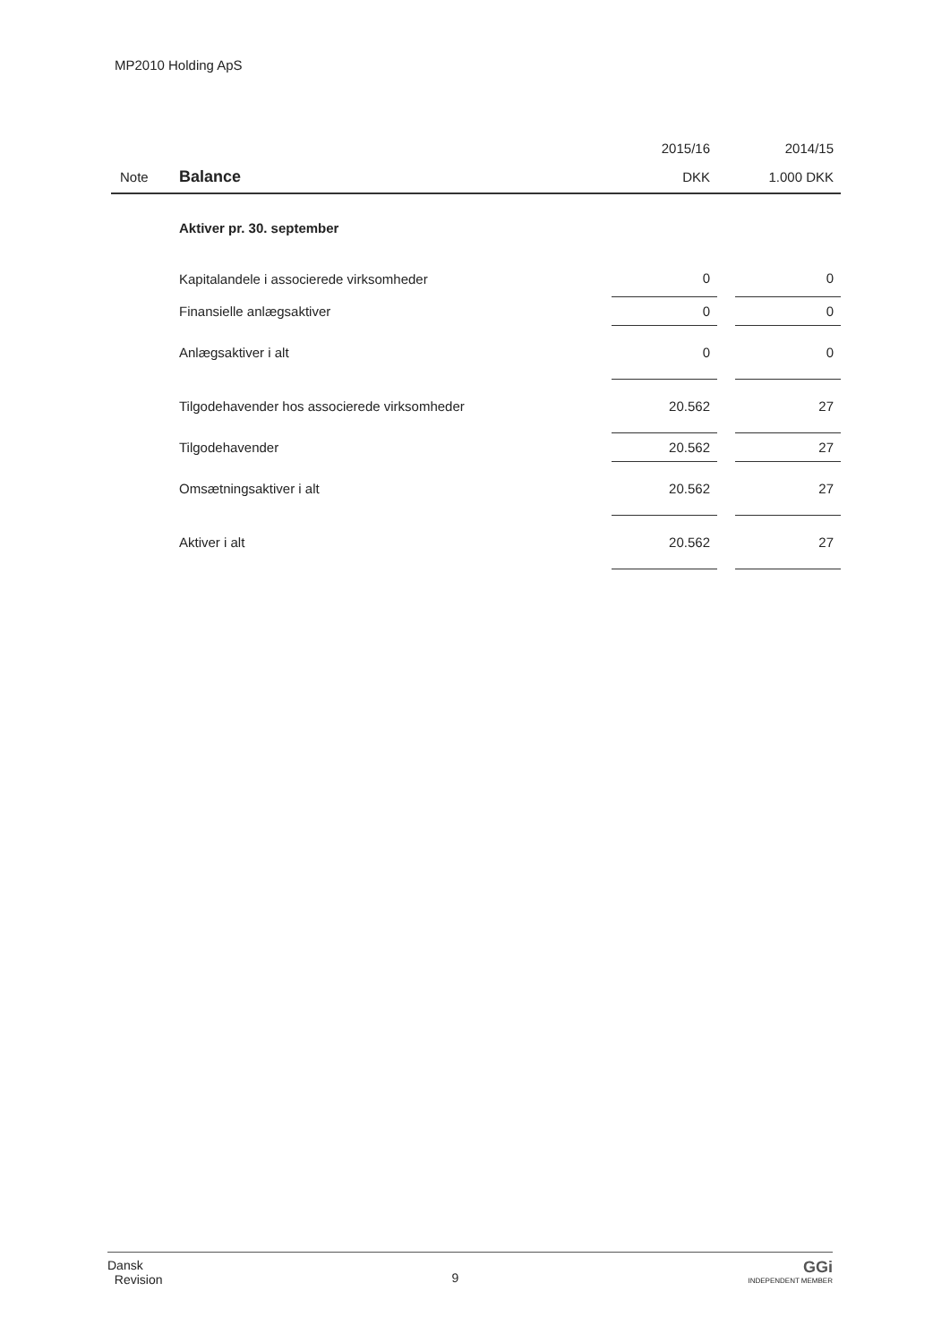MP2010 Holding ApS
| | | 2015/16 | | 2014/15 |
| --- | --- | --- | --- | --- |
| Note | Balance | DKK | | 1.000 DKK |
| | Aktiver pr. 30. september | | | |
| | Kapitalandele i associerede virksomheder | 0 | | 0 |
| | Finansielle anlægsaktiver | 0 | | 0 |
| | Anlægsaktiver i alt | 0 | | 0 |
| | Tilgodehavender hos associerede virksomheder | 20.562 | | 27 |
| | Tilgodehavender | 20.562 | | 27 |
| | Omsætningsaktiver i alt | 20.562 | | 27 |
| | Aktiver i alt | 20.562 | | 27 |
Dansk
Revision
9
GGi
INDEPENDENT MEMBER